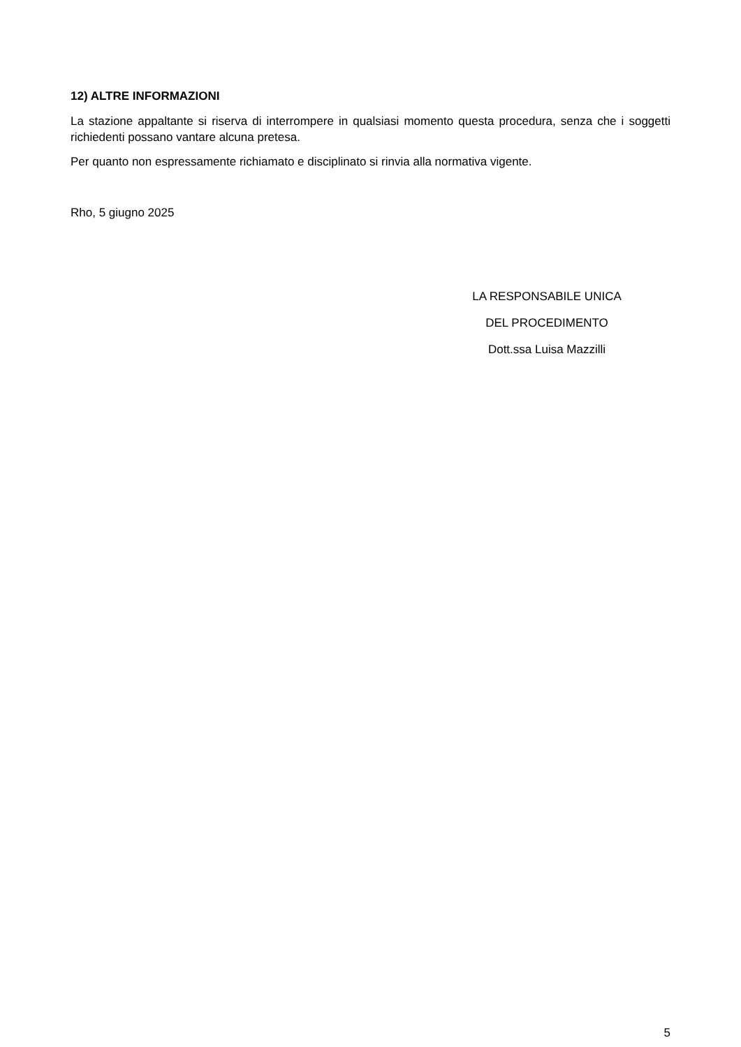12) ALTRE INFORMAZIONI
La stazione appaltante si riserva di interrompere in qualsiasi momento questa procedura, senza che i soggetti richiedenti possano vantare alcuna pretesa.
Per quanto non espressamente richiamato e disciplinato si rinvia alla normativa vigente.
Rho, 5 giugno 2025
LA RESPONSABILE UNICA
DEL PROCEDIMENTO
Dott.ssa Luisa Mazzilli
5